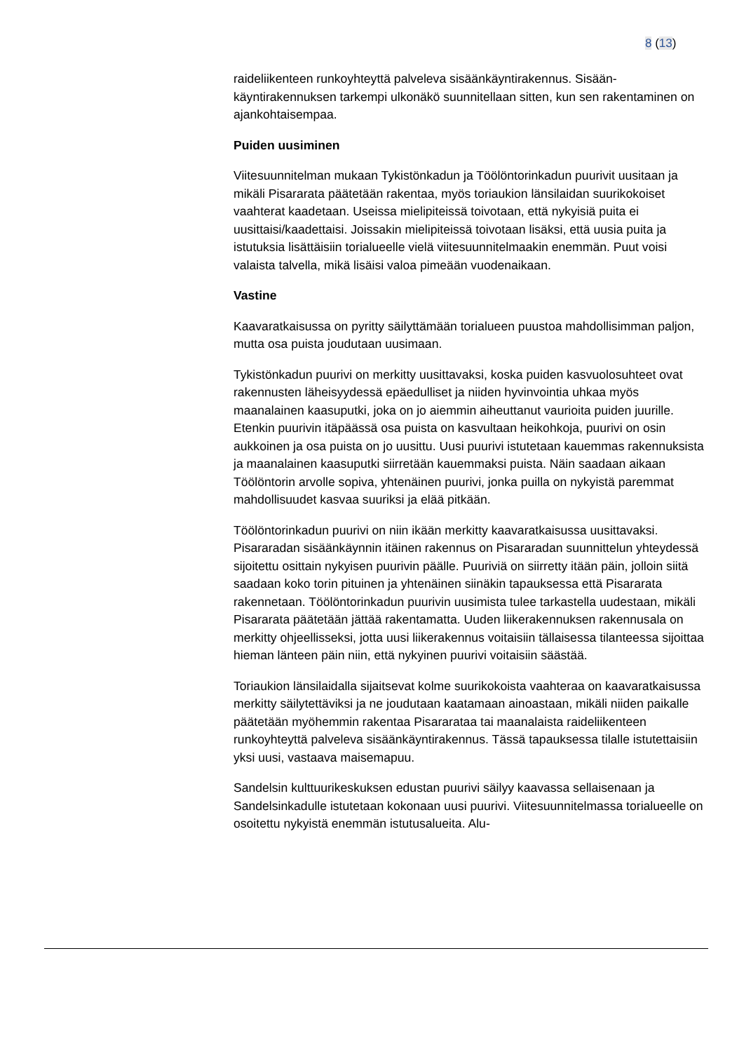8 (13)
raideliikenteen runkoyhteyttä palveleva sisäänkäyntirakennus. Sisään­käyntirakennuksen tarkempi ulkonäkö suunnitellaan sitten, kun sen ra­kentaminen on ajankohtaisempaa.
Puiden uusiminen
Viitesuunnitelman mukaan Tykistönkadun ja Töölöntorinkadun puurivit uusitaan ja mikäli Pisararata päätetään rakentaa, myös toriaukion länsi­laidan suurikokoiset vaahterat kaadetaan. Useissa mielipiteissä toivo­taan, että nykyisiä puita ei uusittaisi/kaadettaisi. Joissakin mielipiteissä toivotaan lisäksi, että uusia puita ja istutuksia lisättäisiin torialueelle vielä viitesuunnitelmaakin enemmän. Puut voisi valaista talvella, mikä lisäisi valoa pimeään vuodenaikaan.
Vastine
Kaavaratkaisussa on pyritty säilyttämään torialueen puustoa mahdolli­simman paljon, mutta osa puista joudutaan uusimaan.
Tykistönkadun puurivi on merkitty uusittavaksi, koska puiden kasvuolo­suhteet ovat rakennusten läheisyydessä epäedulliset ja niiden hyvin­vointia uhkaa myös maanalainen kaasuputki, joka on jo aiemmin ai­heuttanut vaurioita puiden juurille. Etenkin puurivin itäpäässä osa puista on kasvultaan heikohkoja, puurivi on osin aukkoinen ja osa puista on jo uusittu. Uusi puurivi istutetaan kauemmas rakennuksista ja maanalainen kaasuputki siirretään kauemmaksi puista. Näin saadaan aikaan Töölöntorin arvolle sopiva, yhtenäinen puurivi, jonka puilla on nykyistä paremmat mahdollisuudet kasvaa suuriksi ja elää pitkään.
Töölöntorinkadun puurivi on niin ikään merkitty kaavaratkaisussa uusit­tavaksi. Pisararadan sisäänkäynnin itäinen rakennus on Pisararadan suunnittelun yhteydessä sijoitettu osittain nykyisen puurivin päälle. Puuriviä on siirretty itään päin, jolloin siitä saadaan koko torin pituinen ja yhtenäinen siinäkin tapauksessa että Pisararata rakennetaan. Töö­löntorinkadun puurivin uusimista tulee tarkastella uudestaan, mikäli Pi­sararata päätetään jättää rakentamatta. Uuden liikerakennuksen raken­nusala on merkitty ohjeellisseksi, jotta uusi liikerakennus voitaisiin täl­laisessa tilanteessa sijoittaa hieman länteen päin niin, että nykyinen puurivi voitaisiin säästää.
Toriaukion länsilaidalla sijaitsevat kolme suurikokoista vaahteraa on kaavaratkaisussa merkitty säilytettäviksi ja ne joudutaan kaatamaan ainoastaan, mikäli niiden paikalle päätetään myöhemmin rakentaa Pi­sararataa tai maanalaista raideliikenteen runkoyhteyttä palveleva si­säänkäyntirakennus. Tässä tapauksessa tilalle istutettaisiin yksi uusi, vastaava maisemapuu.
Sandelsin kulttuurikeskuksen edustan puurivi säilyy kaavassa sellaise­naan ja Sandelsinkadulle istutetaan kokonaan uusi puurivi. Viitesuunni­telmassa torialueelle on osoitettu nykyistä enemmän istutusalueita. Alu-